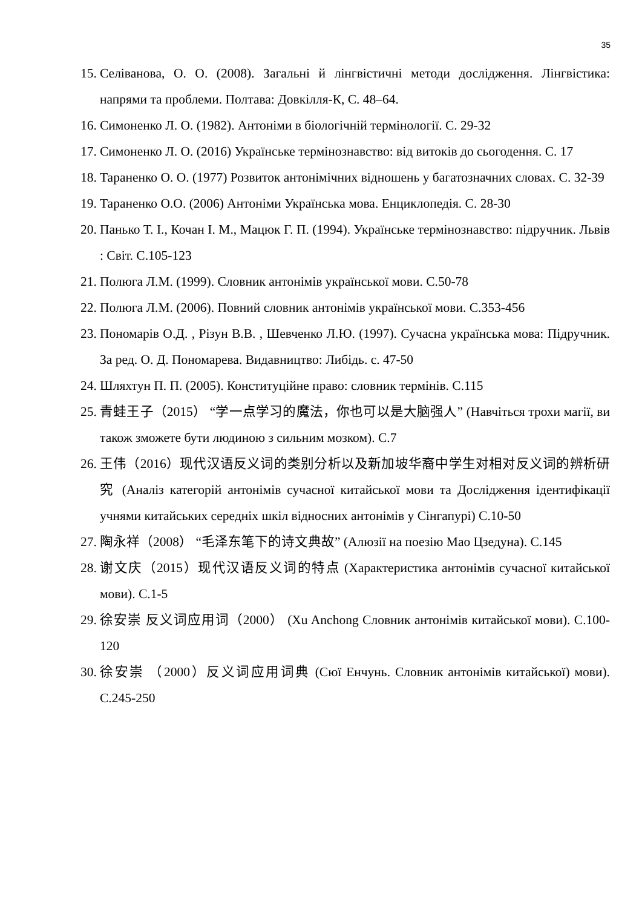35
15. Селіванова, О. О. (2008). Загальні й лінгвістичні методи дослідження. Лінгвістика: напрями та проблеми. Полтава: Довкілля-К, С. 48–64.
16. Симоненко Л. О. (1982). Антоніми в біологічній термінології. С. 29-32
17. Симоненко Л. О. (2016) Українське термінознавство: від витоків до сьогодення. С. 17
18. Тараненко О. О. (1977) Розвиток антонімічних відношень у багатозначних словах. С. 32-39
19. Тараненко О.О. (2006) Антоніми Українська мова. Енциклопедія. С. 28-30
20. Панько Т. І., Кочан І. М., Мацюк Г. П. (1994). Українське термінознавство: підручник. Львів : Світ. С.105-123
21. Полюга Л.М. (1999). Словник антонімів української мови. С.50-78
22. Полюга Л.М. (2006). Повний словник антонімів української мови. С.353-456
23. Пономарів О.Д. , Різун В.В. , Шевченко Л.Ю. (1997). Сучасна українська мова: Підручник. За ред. О. Д. Пономарева. Видавництво: Либідь. с. 47-50
24. Шляхтун П. П. (2005). Конституційне право: словник термінів. С.115
25. 青蛙王子（2015） “学一点学习的魔法，你也可以是大脑强人” (Навчіться трохи магії, ви також зможете бути людиною з сильним мозком). С.7
26. 王伟（2016）现代汉语反义词的类别分析以及新加坡华裔中学生对相对反义词的辨析研究 (Аналіз категорій антонімів сучасної китайської мови та Дослідження ідентифікації учнями китайських середніх шкіл відносних антонімів у Сінгапурі) С.10-50
27. 陶永祥（2008） “毛泽东笔下的诗文典故” (Алюзії на поезію Мао Цзедуна). С.145
28. 谢文庆（2015）现代汉语反义词的特点 (Характеристика антонімів сучасної китайської мови). С.1-5
29. 徐安崇 反义词应用词（2000） (Xu Anchong Словник антонімів китайської мови). С.100-120
30. 徐安崇 （2000）反义词应用词典 (Сюї Енчунь. Словник антонімів китайської) мови). С.245-250